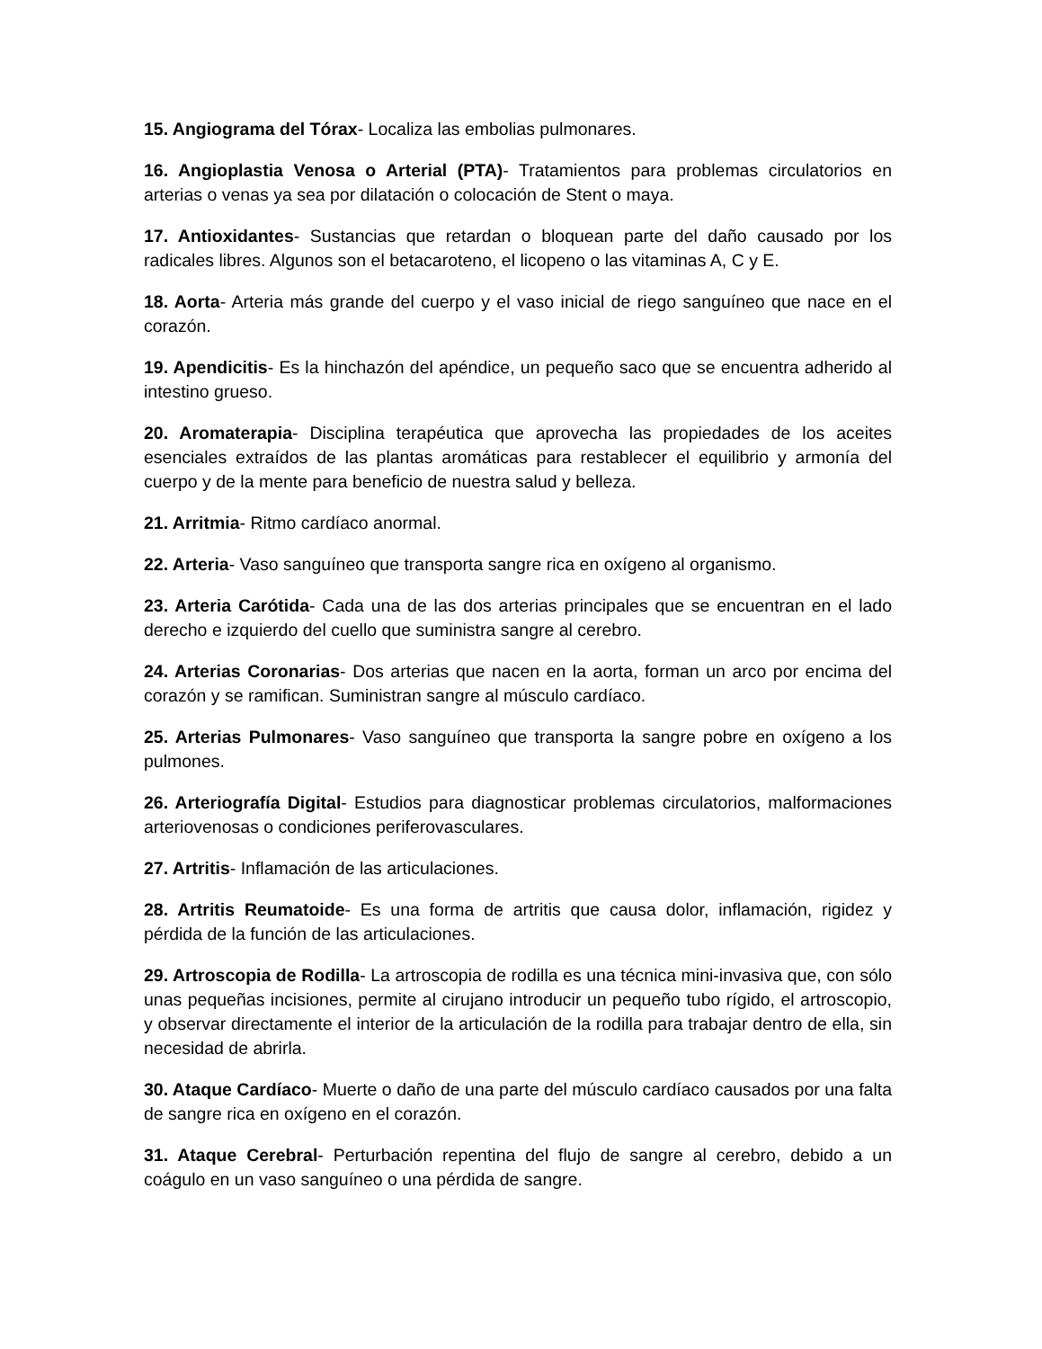15. Angiograma del Tórax- Localiza las embolias pulmonares.
16. Angioplastia Venosa o Arterial (PTA)- Tratamientos para problemas circulatorios en arterias o venas ya sea por dilatación o colocación de Stent o maya.
17. Antioxidantes- Sustancias que retardan o bloquean parte del daño causado por los radicales libres. Algunos son el betacaroteno, el licopeno o las vitaminas A, C y E.
18. Aorta- Arteria más grande del cuerpo y el vaso inicial de riego sanguíneo que nace en el corazón.
19. Apendicitis- Es la hinchazón del apéndice, un pequeño saco que se encuentra adherido al intestino grueso.
20. Aromaterapia- Disciplina terapéutica que aprovecha las propiedades de los aceites esenciales extraídos de las plantas aromáticas para restablecer el equilibrio y armonía del cuerpo y de la mente para beneficio de nuestra salud y belleza.
21. Arritmia- Ritmo cardíaco anormal.
22. Arteria- Vaso sanguíneo que transporta sangre rica en oxígeno al organismo.
23. Arteria Carótida- Cada una de las dos arterias principales que se encuentran en el lado derecho e izquierdo del cuello que suministra sangre al cerebro.
24. Arterias Coronarias- Dos arterias que nacen en la aorta, forman un arco por encima del corazón y se ramifican. Suministran sangre al músculo cardíaco.
25. Arterias Pulmonares- Vaso sanguíneo que transporta la sangre pobre en oxígeno a los pulmones.
26. Arteriografía Digital- Estudios para diagnosticar problemas circulatorios, malformaciones arteriovenosas o condiciones periferovasculares.
27. Artritis- Inflamación de las articulaciones.
28. Artritis Reumatoide- Es una forma de artritis que causa dolor, inflamación, rigidez y pérdida de la función de las articulaciones.
29. Artroscopia de Rodilla- La artroscopia de rodilla es una técnica mini-invasiva que, con sólo unas pequeñas incisiones, permite al cirujano introducir un pequeño tubo rígido, el artroscopio, y observar directamente el interior de la articulación de la rodilla para trabajar dentro de ella, sin necesidad de abrirla.
30. Ataque Cardíaco- Muerte o daño de una parte del músculo cardíaco causados por una falta de sangre rica en oxígeno en el corazón.
31. Ataque Cerebral- Perturbación repentina del flujo de sangre al cerebro, debido a un coágulo en un vaso sanguíneo o una pérdida de sangre.